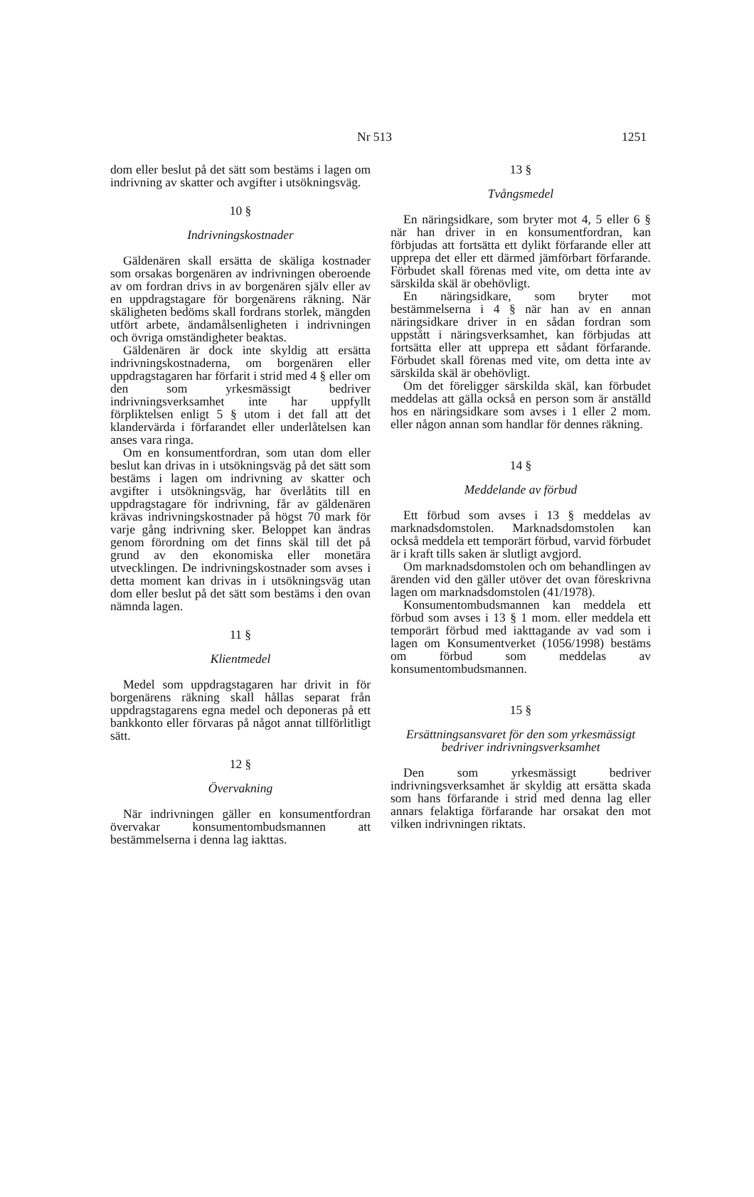Nr 513 1251
dom eller beslut på det sätt som bestäms i lagen om indrivning av skatter och avgifter i utsökningsväg.
10 §
Indrivningskostnader
Gäldenären skall ersätta de skäliga kostnader som orsakas borgenären av indrivningen oberoende av om fordran drivs in av borgenären själv eller av en uppdragstagare för borgenärens räkning. När skäligheten bedöms skall fordrans storlek, mängden utfört arbete, ändamålsenligheten i indrivningen och övriga omständigheter beaktas.
Gäldenären är dock inte skyldig att ersätta indrivningskostnaderna, om borgenären eller uppdragstagaren har förfarit i strid med 4 § eller om den som yrkesmässigt bedriver indrivningsverksamhet inte har uppfyllt förpliktelsen enligt 5 § utom i det fall att det klandervärda i förfarandet eller underlåtelsen kan anses vara ringa.
Om en konsumentfordran, som utan dom eller beslut kan drivas in i utsökningsväg på det sätt som bestäms i lagen om indrivning av skatter och avgifter i utsökningsväg, har överlåtits till en uppdragstagare för indrivning, får av gäldenären krävas indrivningskostnader på högst 70 mark för varje gång indrivning sker. Beloppet kan ändras genom förordning om det finns skäl till det på grund av den ekonomiska eller monetära utvecklingen. De indrivningskostnader som avses i detta moment kan drivas in i utsökningsväg utan dom eller beslut på det sätt som bestäms i den ovan nämnda lagen.
11 §
Klientmedel
Medel som uppdragstagaren har drivit in för borgenärens räkning skall hållas separat från uppdragstagarens egna medel och deponeras på ett bankkonto eller förvaras på något annat tillförlitligt sätt.
12 §
Övervakning
När indrivningen gäller en konsumentfordran övervakar konsumentombudsmannen att bestämmelserna i denna lag iakttas.
13 §
Tvångsmedel
En näringsidkare, som bryter mot 4, 5 eller 6 § när han driver in en konsumentfordran, kan förbjudas att fortsätta ett dylikt förfarande eller att upprepa det eller ett därmed jämförbart förfarande. Förbudet skall förenas med vite, om detta inte av särskilda skäl är obehövligt.
En näringsidkare, som bryter mot bestämmelserna i 4 § när han av en annan näringsidkare driver in en sådan fordran som uppstått i näringsverksamhet, kan förbjudas att fortsätta eller att upprepa ett sådant förfarande. Förbudet skall förenas med vite, om detta inte av särskilda skäl är obehövligt.
Om det föreligger särskilda skäl, kan förbudet meddelas att gälla också en person som är anställd hos en näringsidkare som avses i 1 eller 2 mom. eller någon annan som handlar för dennes räkning.
14 §
Meddelande av förbud
Ett förbud som avses i 13 § meddelas av marknadsdomstolen. Marknadsdomstolen kan också meddela ett temporärt förbud, varvid förbudet är i kraft tills saken är slutligt avgjord.
Om marknadsdomstolen och om behandlingen av ärenden vid den gäller utöver det ovan föreskrivna lagen om marknadsdomstolen (41/1978).
Konsumentombudsmannen kan meddela ett förbud som avses i 13 § 1 mom. eller meddela ett temporärt förbud med iakttagande av vad som i lagen om Konsumentverket (1056/1998) bestäms om förbud som meddelas av konsumentombudsmannen.
15 §
Ersättningsansvaret för den som yrkesmässigt bedriver indrivningsverksamhet
Den som yrkesmässigt bedriver indrivningsverksamhet är skyldig att ersätta skada som hans förfarande i strid med denna lag eller annars felaktiga förfarande har orsakat den mot vilken indrivningen riktats.